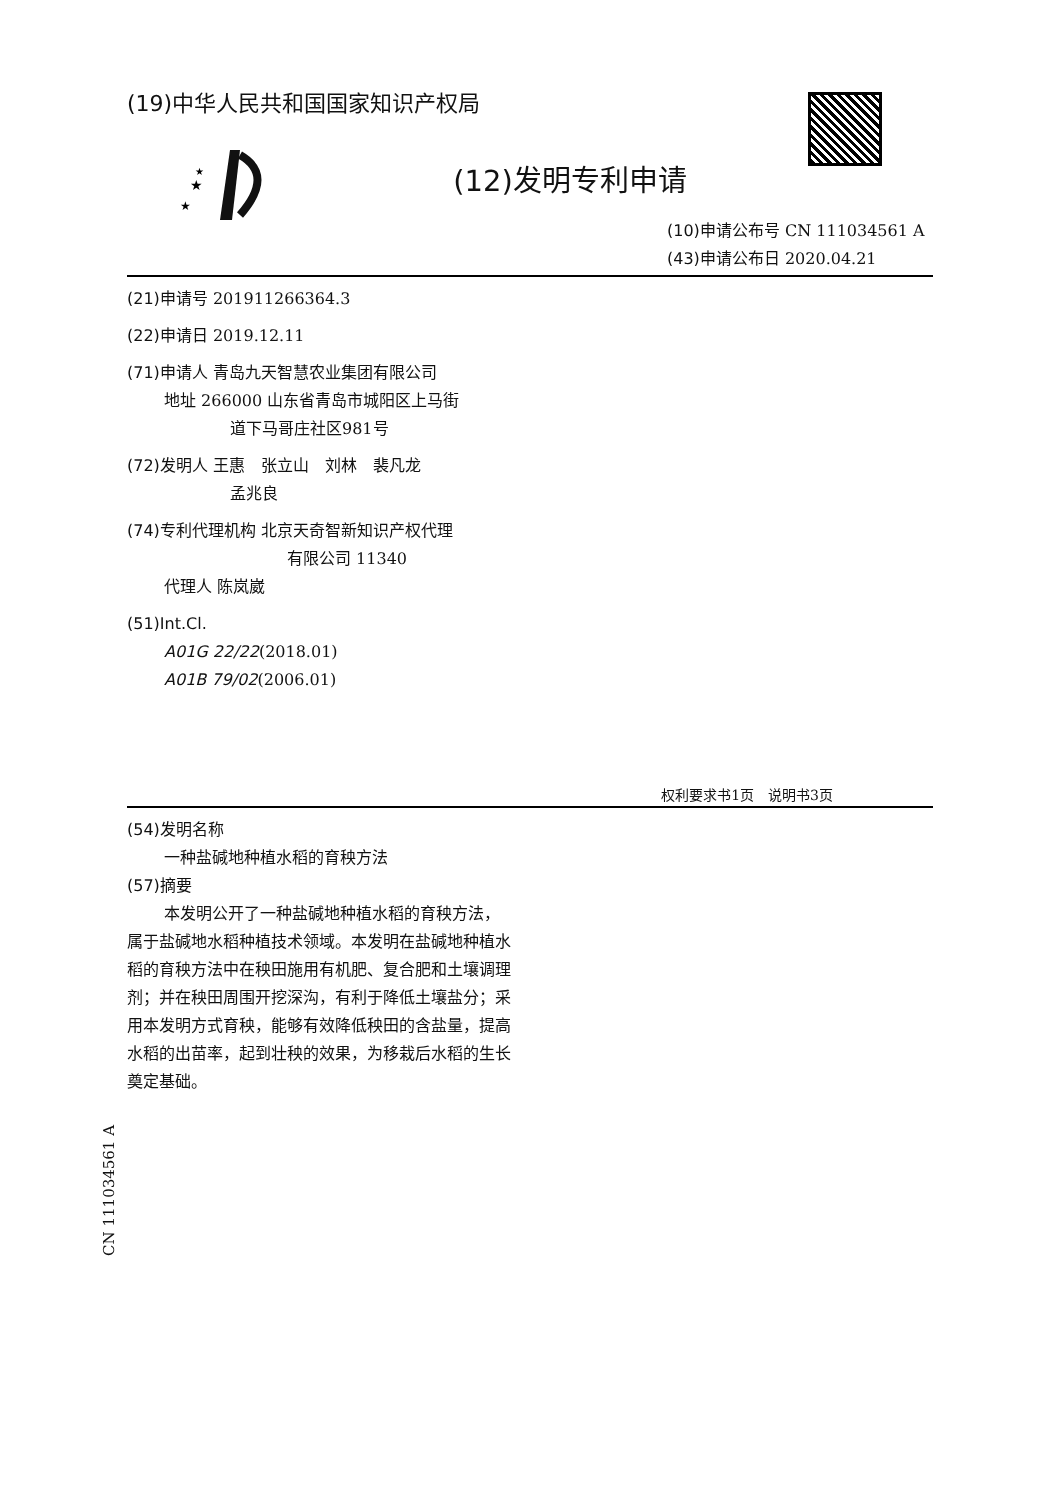★
★
★
(19)中华人民共和国国家知识产权局
(12)发明专利申请
(10)申请公布号 CN 111034561 A
(43)申请公布日 2020.04.21
(21)申请号 201911266364.3
(22)申请日 2019.12.11
(71)申请人 青岛九天智慧农业集团有限公司
地址 266000 山东省青岛市城阳区上马街
道下马哥庄社区981号
(72)发明人 王惠　张立山　刘林　裴凡龙
孟兆良
(74)专利代理机构 北京天奇智新知识产权代理
有限公司 11340
代理人 陈岚崴
(51)Int.Cl.
A01G 22/22(2018.01)
A01B 79/02(2006.01)
权利要求书1页　说明书3页
(54)发明名称
一种盐碱地种植水稻的育秧方法
(57)摘要
本发明公开了一种盐碱地种植水稻的育秧方法，属于盐碱地水稻种植技术领域。本发明在盐碱地种植水稻的育秧方法中在秧田施用有机肥、复合肥和土壤调理剂；并在秧田周围开挖深沟，有利于降低土壤盐分；采用本发明方式育秧，能够有效降低秧田的含盐量，提高水稻的出苗率，起到壮秧的效果，为移栽后水稻的生长奠定基础。
CN 111034561 A